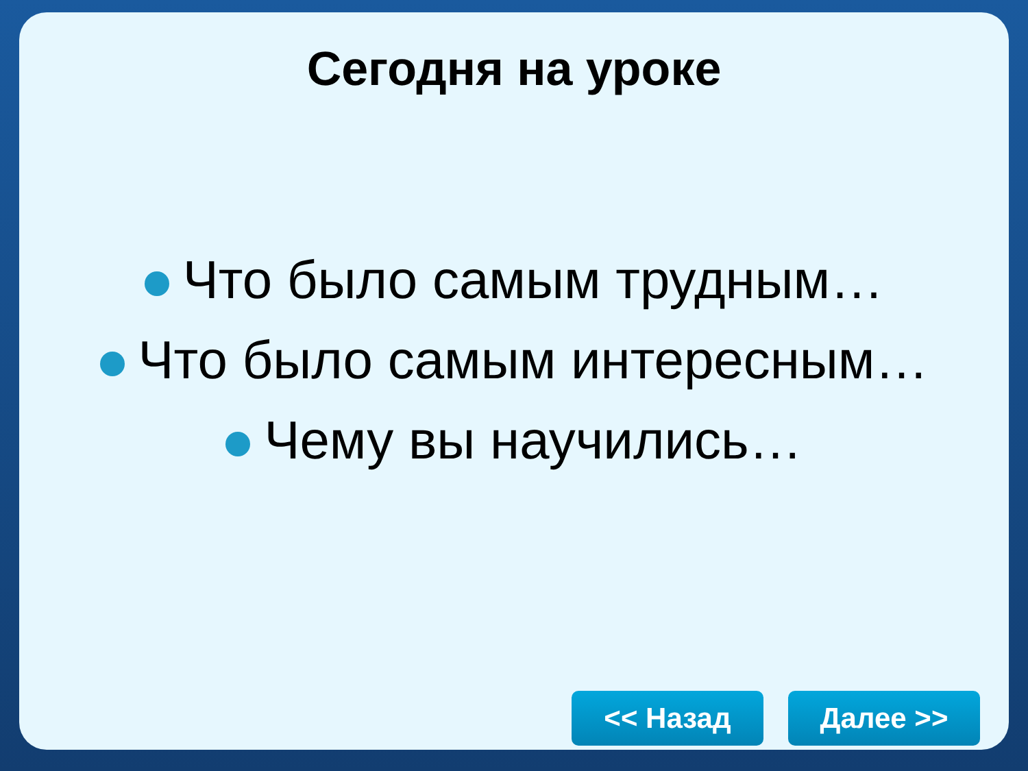Сегодня на уроке
Что было самым трудным…
Что было самым интересным…
Чему вы научились…
<< Назад Далее >>